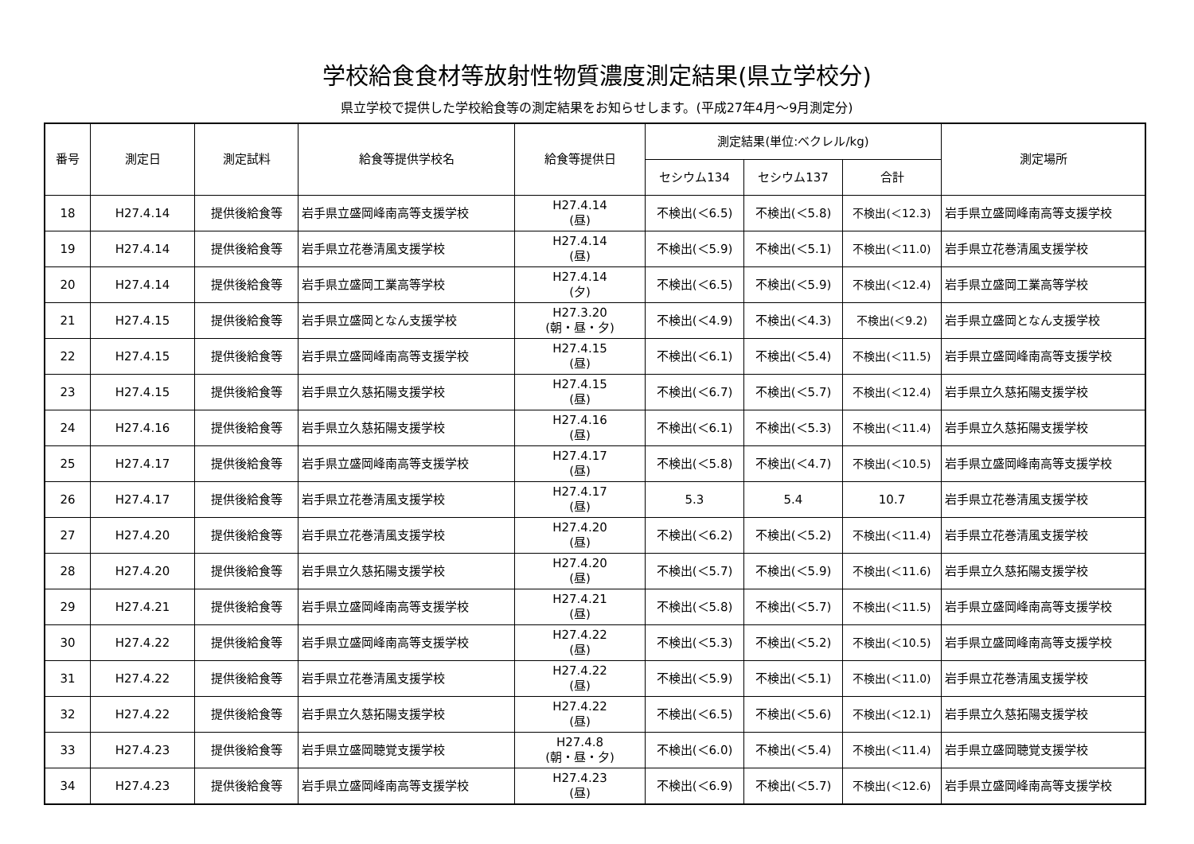学校給食食材等放射性物質濃度測定結果(県立学校分)
県立学校で提供した学校給食等の測定結果をお知らせします。(平成27年4月～9月測定分)
| 番号 | 測定日 | 測定試料 | 給食等提供学校名 | 給食等提供日 | 測定結果(単位:ベクレル/kg) | | | 測定場所 |
| --- | --- | --- | --- | --- | --- | --- | --- | --- |
| | | | | | セシウム134 | セシウム137 | 合計 | |
| 18 | H27.4.14 | 提供後給食等 | 岩手県立盛岡峰南高等支援学校 | H27.4.14 (昼) | 不検出(＜6.5) | 不検出(＜5.8) | 不検出(＜12.3) | 岩手県立盛岡峰南高等支援学校 |
| 19 | H27.4.14 | 提供後給食等 | 岩手県立花巻清風支援学校 | H27.4.14 (昼) | 不検出(＜5.9) | 不検出(＜5.1) | 不検出(＜11.0) | 岩手県立花巻清風支援学校 |
| 20 | H27.4.14 | 提供後給食等 | 岩手県立盛岡工業高等学校 | H27.4.14 (夕) | 不検出(＜6.5) | 不検出(＜5.9) | 不検出(＜12.4) | 岩手県立盛岡工業高等学校 |
| 21 | H27.4.15 | 提供後給食等 | 岩手県立盛岡となん支援学校 | H27.3.20 (朝・昼・夕) | 不検出(＜4.9) | 不検出(＜4.3) | 不検出(＜9.2) | 岩手県立盛岡となん支援学校 |
| 22 | H27.4.15 | 提供後給食等 | 岩手県立盛岡峰南高等支援学校 | H27.4.15 (昼) | 不検出(＜6.1) | 不検出(＜5.4) | 不検出(＜11.5) | 岩手県立盛岡峰南高等支援学校 |
| 23 | H27.4.15 | 提供後給食等 | 岩手県立久慈拓陽支援学校 | H27.4.15 (昼) | 不検出(＜6.7) | 不検出(＜5.7) | 不検出(＜12.4) | 岩手県立久慈拓陽支援学校 |
| 24 | H27.4.16 | 提供後給食等 | 岩手県立久慈拓陽支援学校 | H27.4.16 (昼) | 不検出(＜6.1) | 不検出(＜5.3) | 不検出(＜11.4) | 岩手県立久慈拓陽支援学校 |
| 25 | H27.4.17 | 提供後給食等 | 岩手県立盛岡峰南高等支援学校 | H27.4.17 (昼) | 不検出(＜5.8) | 不検出(＜4.7) | 不検出(＜10.5) | 岩手県立盛岡峰南高等支援学校 |
| 26 | H27.4.17 | 提供後給食等 | 岩手県立花巻清風支援学校 | H27.4.17 (昼) | 5.3 | 5.4 | 10.7 | 岩手県立花巻清風支援学校 |
| 27 | H27.4.20 | 提供後給食等 | 岩手県立花巻清風支援学校 | H27.4.20 (昼) | 不検出(＜6.2) | 不検出(＜5.2) | 不検出(＜11.4) | 岩手県立花巻清風支援学校 |
| 28 | H27.4.20 | 提供後給食等 | 岩手県立久慈拓陽支援学校 | H27.4.20 (昼) | 不検出(＜5.7) | 不検出(＜5.9) | 不検出(＜11.6) | 岩手県立久慈拓陽支援学校 |
| 29 | H27.4.21 | 提供後給食等 | 岩手県立盛岡峰南高等支援学校 | H27.4.21 (昼) | 不検出(＜5.8) | 不検出(＜5.7) | 不検出(＜11.5) | 岩手県立盛岡峰南高等支援学校 |
| 30 | H27.4.22 | 提供後給食等 | 岩手県立盛岡峰南高等支援学校 | H27.4.22 (昼) | 不検出(＜5.3) | 不検出(＜5.2) | 不検出(＜10.5) | 岩手県立盛岡峰南高等支援学校 |
| 31 | H27.4.22 | 提供後給食等 | 岩手県立花巻清風支援学校 | H27.4.22 (昼) | 不検出(＜5.9) | 不検出(＜5.1) | 不検出(＜11.0) | 岩手県立花巻清風支援学校 |
| 32 | H27.4.22 | 提供後給食等 | 岩手県立久慈拓陽支援学校 | H27.4.22 (昼) | 不検出(＜6.5) | 不検出(＜5.6) | 不検出(＜12.1) | 岩手県立久慈拓陽支援学校 |
| 33 | H27.4.23 | 提供後給食等 | 岩手県立盛岡聴覚支援学校 | H27.4.8 (朝・昼・夕) | 不検出(＜6.0) | 不検出(＜5.4) | 不検出(＜11.4) | 岩手県立盛岡聴覚支援学校 |
| 34 | H27.4.23 | 提供後給食等 | 岩手県立盛岡峰南高等支援学校 | H27.4.23 (昼) | 不検出(＜6.9) | 不検出(＜5.7) | 不検出(＜12.6) | 岩手県立盛岡峰南高等支援学校 |